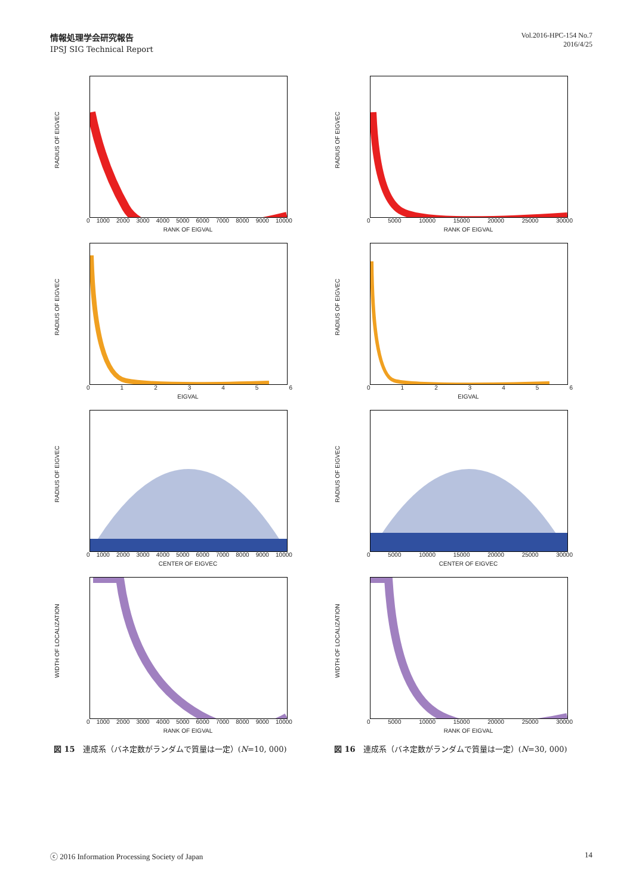情報処理学会研究報告
IPSJ SIG Technical Report
Vol.2016-HPC-154 No.7
2016/4/25
RADIUS OF EIGVEC
0 1000 2000 3000 4000 5000 6000 7000 8000 9000 10000
RANK OF EIGVAL
RADIUS OF EIGVEC
0 5000 10000 15000 20000 25000 30000
RANK OF EIGVAL
RADIUS OF EIGVEC
0123456
EIGVAL
RADIUS OF EIGVEC
0123456
EIGVAL
RADIUS OF EIGVEC
0 1000 2000 3000 4000 5000 6000 7000 8000 9000 10000
CENTER OF EIGVEC
RADIUS OF EIGVEC
0 5000 10000 15000 20000 25000 30000
CENTER OF EIGVEC
WIDTH OF LOCALIZATION
0 1000 2000 3000 4000 5000 6000 7000 8000 9000 10000
RANK OF EIGVAL
WIDTH OF LOCALIZATION
0 5000 10000 15000 20000 25000 30000
RANK OF EIGVAL
図 15　連成系（バネ定数がランダムで質量は一定）(N=10, 000)
図 16　連成系（バネ定数がランダムで質量は一定）(N=30, 000)
ⓒ 2016 Information Processing Society of Japan 14